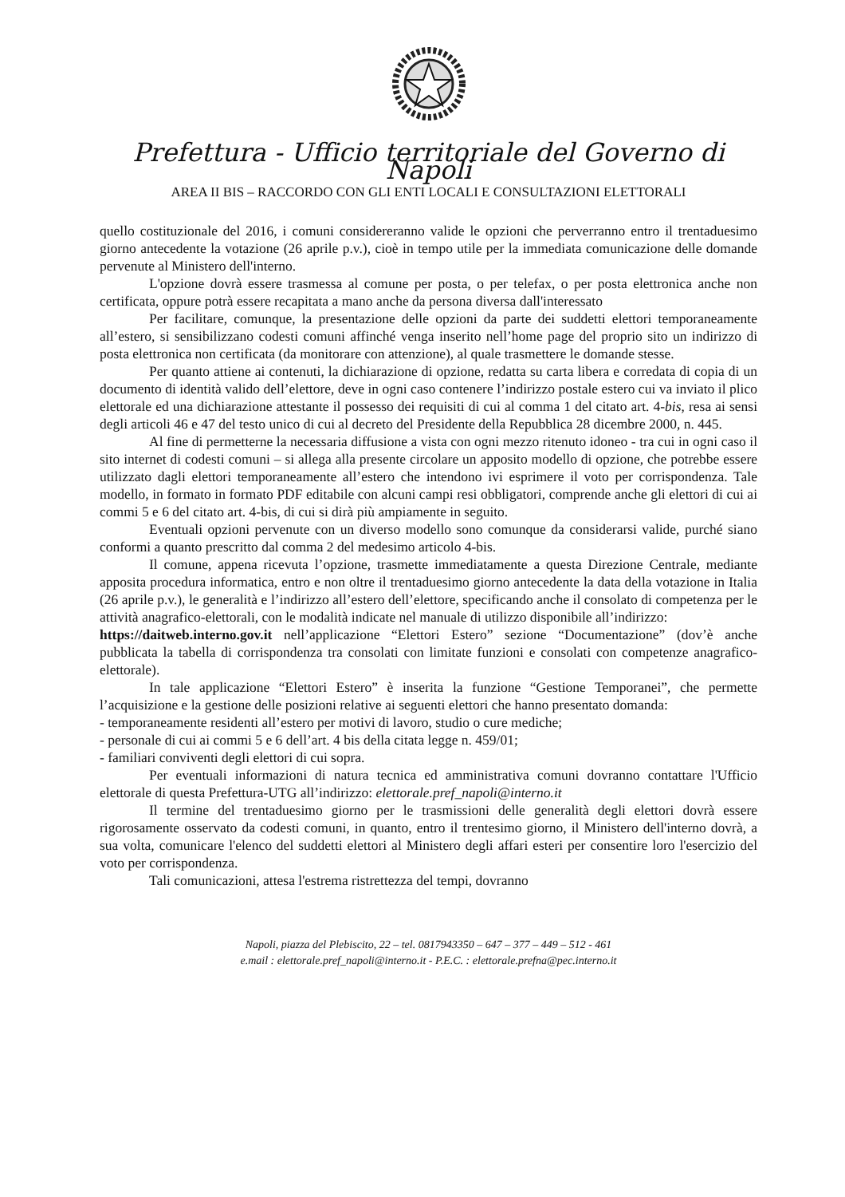Prefettura - Ufficio territoriale del Governo di Napoli
AREA II BIS – RACCORDO CON GLI ENTI LOCALI E CONSULTAZIONI ELETTORALI
quello costituzionale del 2016, i comuni considereranno valide le opzioni che perverranno entro il trentaduesimo giorno antecedente la votazione (26 aprile p.v.), cioè in tempo utile per la immediata comunicazione delle domande pervenute al Ministero dell'interno.
L'opzione dovrà essere trasmessa al comune per posta, o per telefax, o per posta elettronica anche non certificata, oppure potrà essere recapitata a mano anche da persona diversa dall'interessato
Per facilitare, comunque, la presentazione delle opzioni da parte dei suddetti elettori temporaneamente all’estero, si sensibilizzano codesti comuni affinché venga inserito nell’home page del proprio sito un indirizzo di posta elettronica non certificata (da monitorare con attenzione), al quale trasmettere le domande stesse.
Per quanto attiene ai contenuti, la dichiarazione di opzione, redatta su carta libera e corredata di copia di un documento di identità valido dell’elettore, deve in ogni caso contenere l’indirizzo postale estero cui va inviato il plico elettorale ed una dichiarazione attestante il possesso dei requisiti di cui al comma 1 del citato art. 4-bis, resa ai sensi degli articoli 46 e 47 del testo unico di cui al decreto del Presidente della Repubblica 28 dicembre 2000, n. 445.
Al fine di permetterne la necessaria diffusione a vista con ogni mezzo ritenuto idoneo - tra cui in ogni caso il sito internet di codesti comuni – si allega alla presente circolare un apposito modello di opzione, che potrebbe essere utilizzato dagli elettori temporaneamente all’estero che intendono ivi esprimere il voto per corrispondenza. Tale modello, in formato in formato PDF editabile con alcuni campi resi obbligatori, comprende anche gli elettori di cui ai commi 5 e 6 del citato art. 4-bis, di cui si dirà più ampiamente in seguito.
Eventuali opzioni pervenute con un diverso modello sono comunque da considerarsi valide, purché siano conformi a quanto prescritto dal comma 2 del medesimo articolo 4-bis.
Il comune, appena ricevuta l’opzione, trasmette immediatamente a questa Direzione Centrale, mediante apposita procedura informatica, entro e non oltre il trentaduesimo giorno antecedente la data della votazione in Italia (26 aprile p.v.), le generalità e l’indirizzo all’estero dell’elettore, specificando anche il consolato di competenza per le attività anagrafico-elettorali, con le modalità indicate nel manuale di utilizzo disponibile all’indirizzo:
https://daitweb.interno.gov.it nell’applicazione “Elettori Estero” sezione “Documentazione” (dov’è anche pubblicata la tabella di corrispondenza tra consolati con limitate funzioni e consolati con competenze anagrafico-elettorale).
In tale applicazione “Elettori Estero” è inserita la funzione “Gestione Temporanei”, che permette l’acquisizione e la gestione delle posizioni relative ai seguenti elettori che hanno presentato domanda:
- temporaneamente residenti all’estero per motivi di lavoro, studio o cure mediche;
- personale di cui ai commi 5 e 6 dell’art. 4 bis della citata legge n. 459/01;
- familiari conviventi degli elettori di cui sopra.
Per eventuali informazioni di natura tecnica ed amministrativa comuni dovranno contattare l'Ufficio elettorale di questa Prefettura-UTG all’indirizzo: elettorale.pref_napoli@interno.it
Il termine del trentaduesimo giorno per le trasmissioni delle generalità degli elettori dovrà essere rigorosamente osservato da codesti comuni, in quanto, entro il trentesimo giorno, il Ministero dell'interno dovrà, a sua volta, comunicare l'elenco del suddetti elettori al Ministero degli affari esteri per consentire loro l'esercizio del voto per corrispondenza.
Tali comunicazioni, attesa l'estrema ristrettezza del tempi, dovranno
Napoli, piazza del Plebiscito, 22 – tel. 0817943350 – 647 – 377 – 449 – 512 - 461
e.mail : elettorale.pref_napoli@interno.it - P.E.C. : elettorale.prefna@pec.interno.it